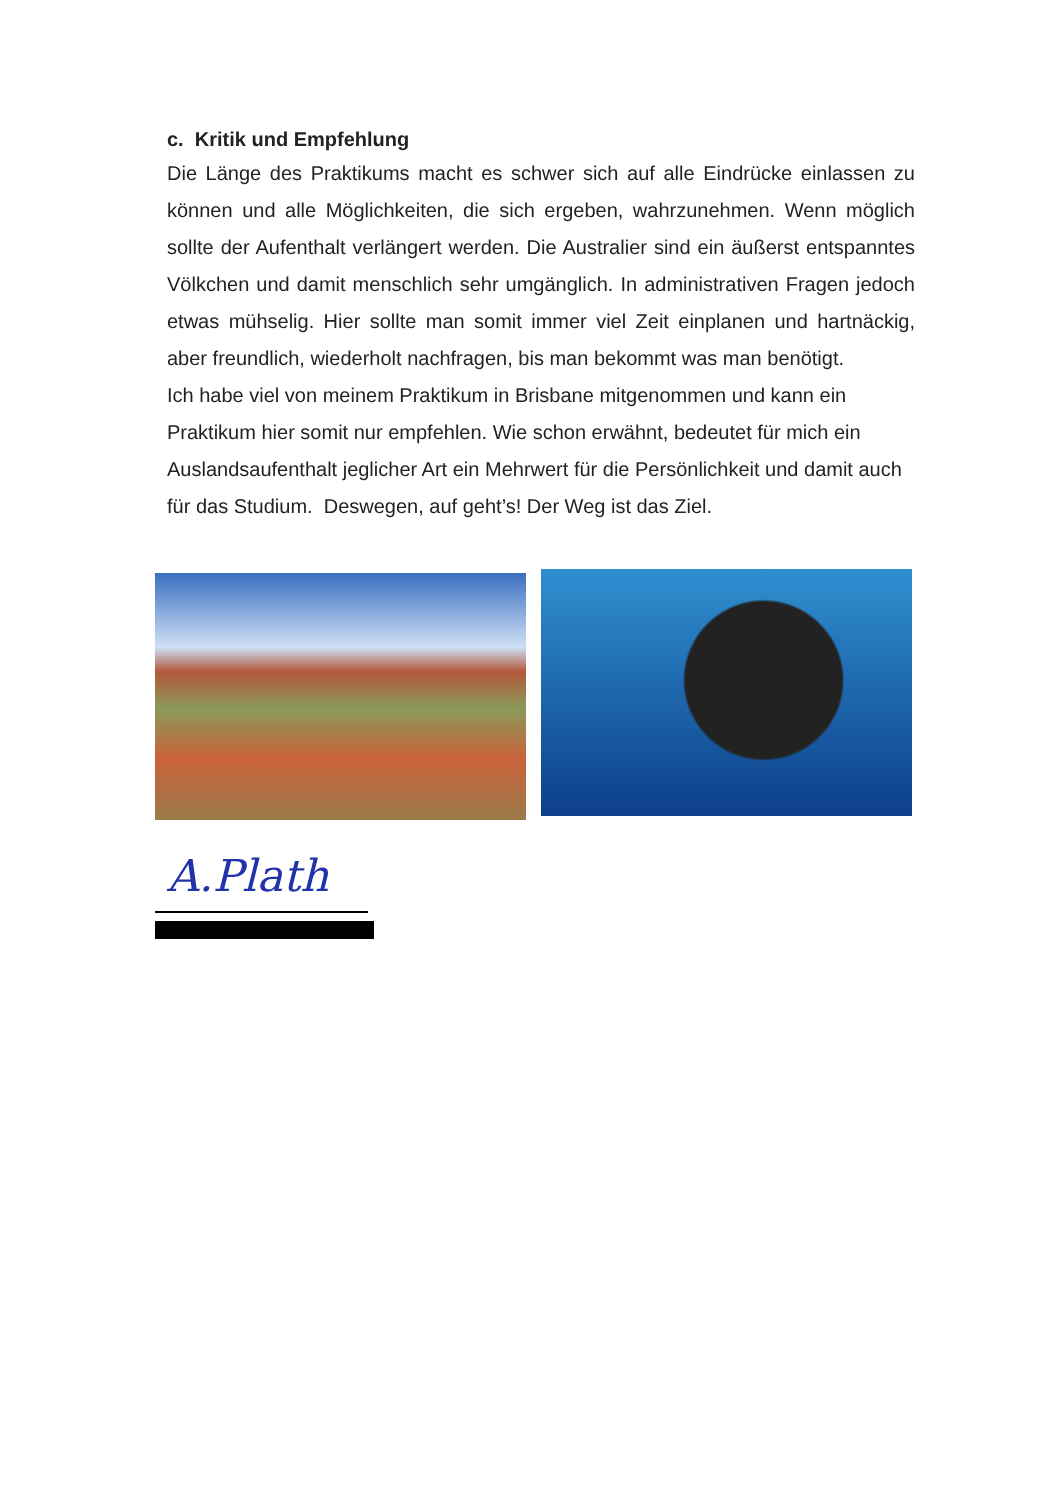c. Kritik und Empfehlung
Die Länge des Praktikums macht es schwer sich auf alle Eindrücke einlassen zu können und alle Möglichkeiten, die sich ergeben, wahrzunehmen. Wenn möglich sollte der Aufenthalt verlängert werden. Die Australier sind ein äußerst entspanntes Völkchen und damit menschlich sehr umgänglich. In administrativen Fragen jedoch etwas mühselig. Hier sollte man somit immer viel Zeit einplanen und hartnäckig, aber freundlich, wiederholt nachfragen, bis man bekommt was man benötigt.
Ich habe viel von meinem Praktikum in Brisbane mitgenommen und kann ein Praktikum hier somit nur empfehlen. Wie schon erwähnt, bedeutet für mich ein Auslandsaufenthalt jeglicher Art ein Mehrwert für die Persönlichkeit und damit auch für das Studium. Deswegen, auf geht’s! Der Weg ist das Ziel.
A.Plath